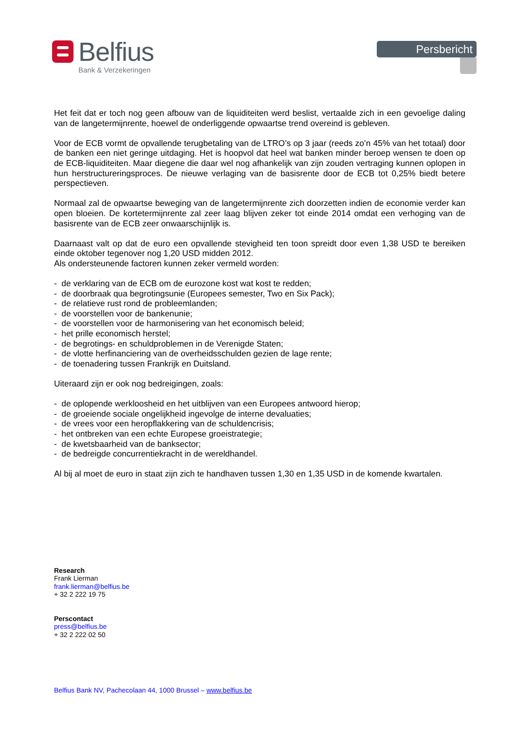Belfius
Bank & Verzekeringen
Persbericht
Het feit dat er toch nog geen afbouw van de liquiditeiten werd beslist, vertaalde zich in een gevoelige daling van de langetermijnrente, hoewel de onderliggende opwaartse trend overeind is gebleven.
Voor de ECB vormt de opvallende terugbetaling van de LTRO’s op 3 jaar (reeds zo’n 45% van het totaal) door de banken een niet geringe uitdaging. Het is hoopvol dat heel wat banken minder beroep wensen te doen op de ECB-liquiditeiten. Maar diegene die daar wel nog afhankelijk van zijn zouden vertraging kunnen oplopen in hun herstructureringsproces. De nieuwe verlaging van de basisrente door de ECB tot 0,25% biedt betere perspectieven.
Normaal zal de opwaartse beweging van de langetermijnrente zich doorzetten indien de economie verder kan open bloeien. De kortetermijnrente zal zeer laag blijven zeker tot einde 2014 omdat een verhoging van de basisrente van de ECB zeer onwaarschijnlijk is.
Daarnaast valt op dat de euro een opvallende stevigheid ten toon spreidt door even 1,38 USD te bereiken einde oktober tegenover nog 1,20 USD midden 2012.
Als ondersteunende factoren kunnen zeker vermeld worden:
- de verklaring van de ECB om de eurozone kost wat kost te redden;
- de doorbraak qua begrotingsunie (Europees semester, Two en Six Pack);
- de relatieve rust rond de probleemlanden;
- de voorstellen voor de bankenunie;
- de voorstellen voor de harmonisering van het economisch beleid;
- het prille economisch herstel;
- de begrotings- en schuldproblemen in de Verenigde Staten;
- de vlotte herfinanciering van de overheidsschulden gezien de lage rente;
- de toenadering tussen Frankrijk en Duitsland.
Uiteraard zijn er ook nog bedreigingen, zoals:
- de oplopende werkloosheid en het uitblijven van een Europees antwoord hierop;
- de groeiende sociale ongelijkheid ingevolge de interne devaluaties;
- de vrees voor een heropflakkering van de schuldencrisis;
- het ontbreken van een echte Europese groeistrategie;
- de kwetsbaarheid van de banksector;
- de bedreigde concurrentiekracht in de wereldhandel.
Al bij al moet de euro in staat zijn zich te handhaven tussen 1,30 en 1,35 USD in de komende kwartalen.
Research
Frank Lierman
frank.lierman@belfius.be
+ 32 2 222 19 75
Perscontact
press@belfius.be
+ 32 2 222 02 50
Belfius Bank NV, Pachecolaan 44, 1000 Brussel – www.belfius.be